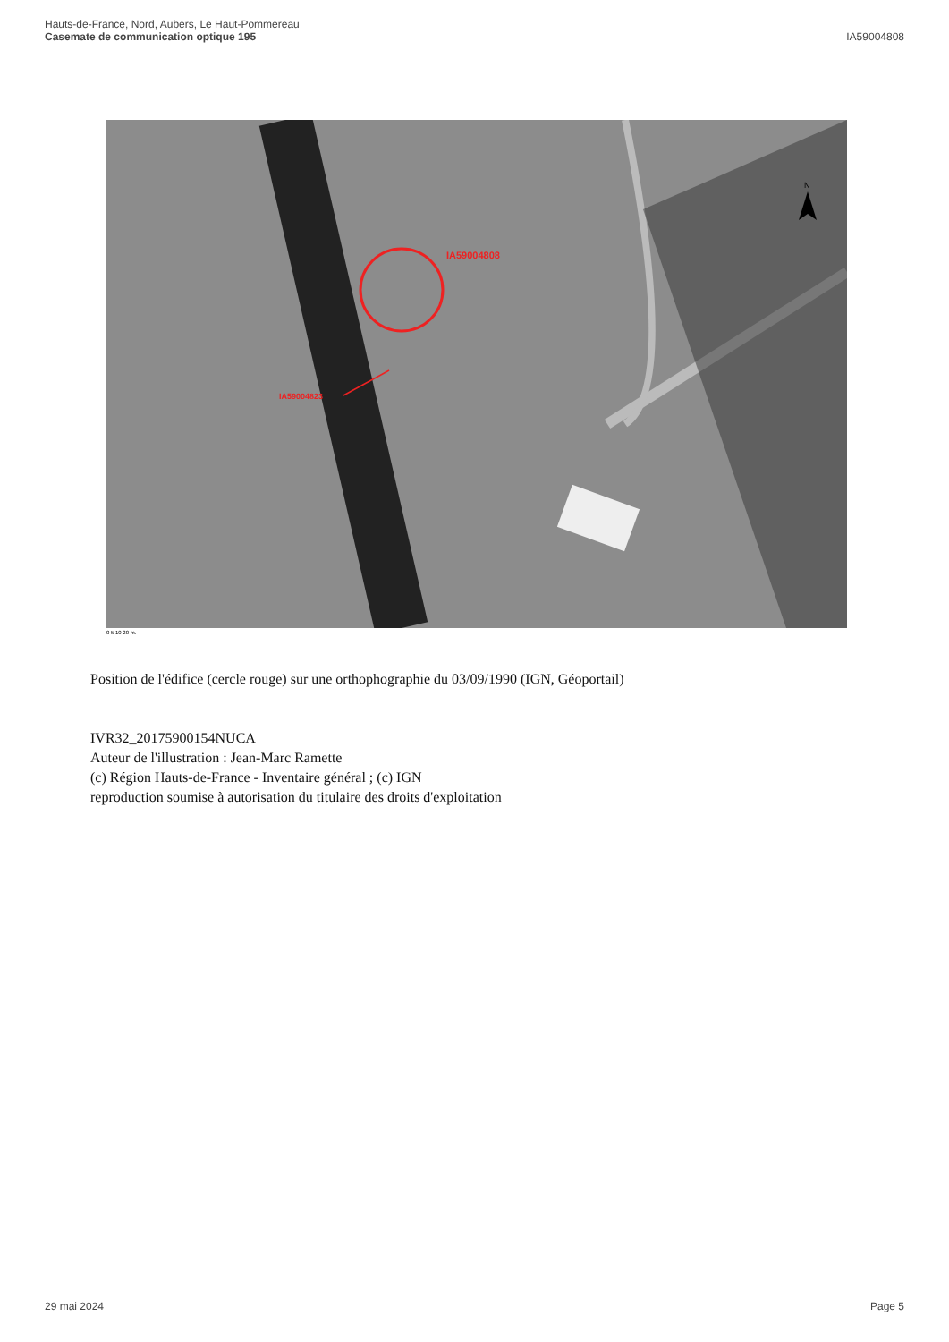Hauts-de-France, Nord, Aubers, Le Haut-Pommereau
Casemate de communication optique 195
IA59004808
IA59004808
IA59004823
N
0 5 10 20 m.
Position de l'édifice (cercle rouge) sur une orthophographie du 03/09/1990 (IGN, Géoportail)
IVR32_20175900154NUCA
Auteur de l'illustration : Jean-Marc Ramette
(c) Région Hauts-de-France - Inventaire général ; (c) IGN
reproduction soumise à autorisation du titulaire des droits d'exploitation
29 mai 2024 Page 5